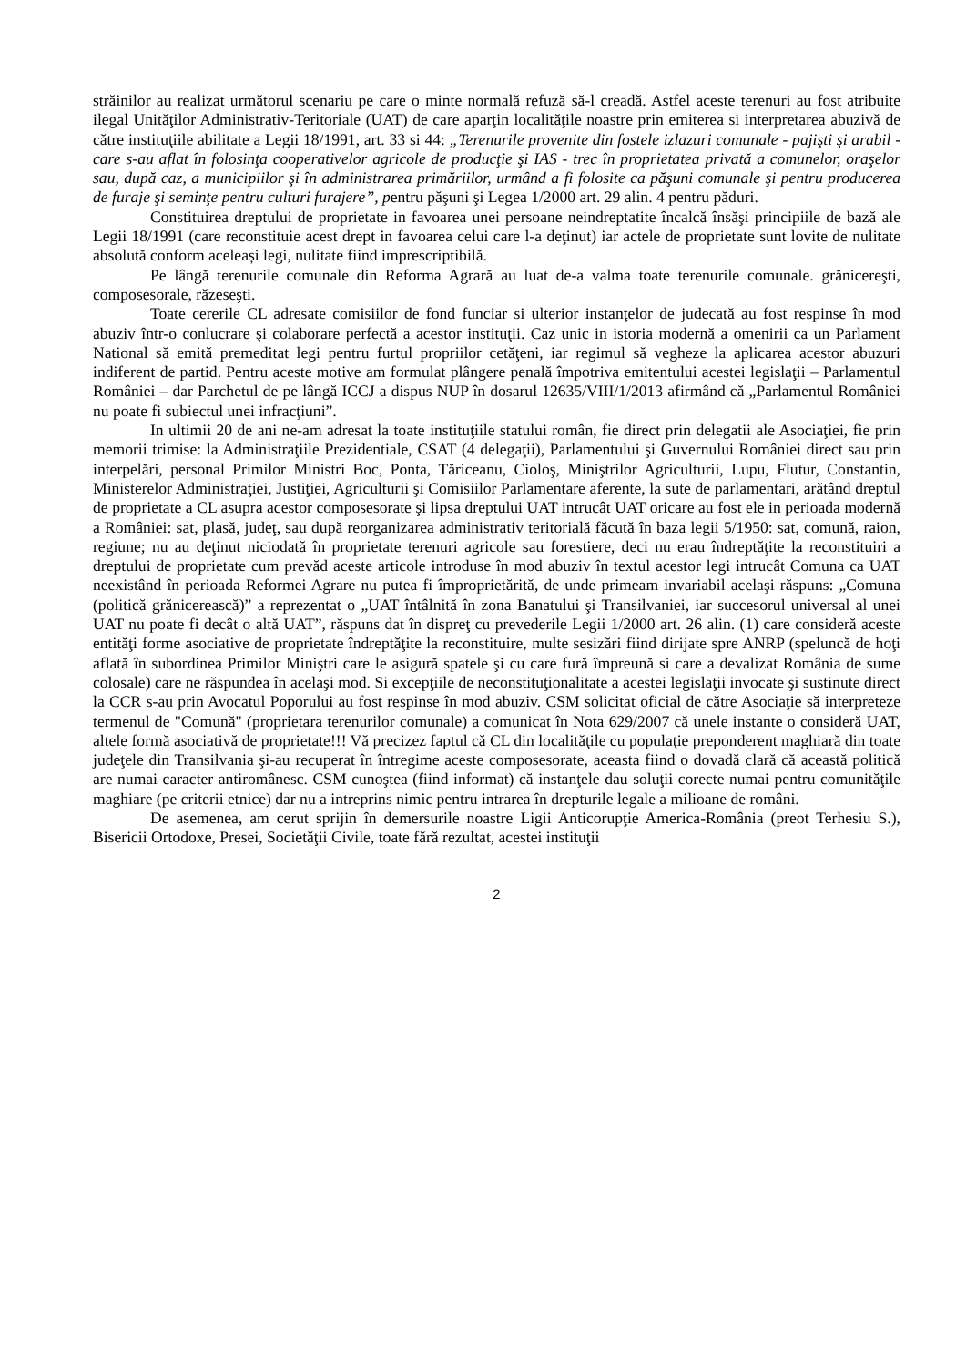străinilor au realizat următorul scenariu pe care o minte normală refuză să-l creadă. Astfel aceste terenuri au fost atribuite ilegal Unităţilor Administrativ-Teritoriale (UAT) de care aparţin localităţile noastre prin emiterea si interpretarea abuzivă de către instituţiile abilitate a Legii 18/1991, art. 33 si 44: „Terenurile provenite din fostele izlazuri comunale - pajişti şi arabil - care s-au aflat în folosinţa cooperativelor agricole de producţie şi IAS - trec în proprietatea privată a comunelor, oraşelor sau, după caz, a municipiilor şi în administrarea primăriilor, urmând a fi folosite ca păşuni comunale şi pentru producerea de furaje şi seminţe pentru culturi furajere”, pentru păşuni şi Legea 1/2000 art. 29 alin. 4 pentru păduri.
Constituirea dreptului de proprietate in favoarea unei persoane neindreptatite încalcă însăşi principiile de bază ale Legii 18/1991 (care reconstituie acest drept in favoarea celui care l-a deţinut) iar actele de proprietate sunt lovite de nulitate absolută conform aceleași legi, nulitate fiind imprescriptibilă.
Pe lângă terenurile comunale din Reforma Agrară au luat de-a valma toate terenurile comunale. grănicereşti, composesorale, răzeseşti.
Toate cererile CL adresate comisiilor de fond funciar si ulterior instanţelor de judecată au fost respinse în mod abuziv într-o conlucrare şi colaborare perfectă a acestor instituţii. Caz unic in istoria modernă a omenirii ca un Parlament National să emită premeditat legi pentru furtul propriilor cetăţeni, iar regimul să vegheze la aplicarea acestor abuzuri indiferent de partid. Pentru aceste motive am formulat plângere penală împotriva emitentului acestei legislaţii – Parlamentul României – dar Parchetul de pe lângă ICCJ a dispus NUP în dosarul 12635/VIII/1/2013 afirmând că „Parlamentul României nu poate fi subiectul unei infracţiuni”.
In ultimii 20 de ani ne-am adresat la toate instituţiile statului român, fie direct prin delegatii ale Asociaţiei, fie prin memorii trimise: la Administraţiile Prezidentiale, CSAT (4 delegaţii), Parlamentului şi Guvernului României direct sau prin interpelări, personal Primilor Ministri Boc, Ponta, Tăriceanu, Cioloş, Miniştrilor Agriculturii, Lupu, Flutur, Constantin, Ministerelor Administraţiei, Justiţiei, Agriculturii şi Comisiilor Parlamentare aferente, la sute de parlamentari, arătând dreptul de proprietate a CL asupra acestor composesorate şi lipsa dreptului UAT intrucât UAT oricare au fost ele in perioada modernă a României: sat, plasă, judeţ, sau după reorganizarea administrativ teritorială făcută în baza legii 5/1950: sat, comună, raion, regiune; nu au deţinut niciodată în proprietate terenuri agricole sau forestiere, deci nu erau îndreptăţite la reconstituiri a dreptului de proprietate cum prevăd aceste articole introduse în mod abuziv în textul acestor legi intrucât Comuna ca UAT neexistând în perioada Reformei Agrare nu putea fi împroprietărită, de unde primeam invariabil acelaşi răspuns: „Comuna (politică grănicerească)” a reprezentat o „UAT întâlnită în zona Banatului şi Transilvaniei, iar succesorul universal al unei UAT nu poate fi decât o altă UAT”, răspuns dat în dispreţ cu prevederile Legii 1/2000 art. 26 alin. (1) care consideră aceste entităţi forme asociative de proprietate îndreptăţite la reconstituire, multe sesizări fiind dirijate spre ANRP (speluncă de hoţi aflată în subordinea Primilor Miniştri care le asigură spatele şi cu care fură împreună si care a devalizat România de sume colosale) care ne răspundea în acelaşi mod. Si excepţiile de neconstituţionalitate a acestei legislaţii invocate şi sustinute direct la CCR s-au prin Avocatul Poporului au fost respinse în mod abuziv. CSM solicitat oficial de către Asociaţie să interpreteze termenul de "Comună" (proprietara terenurilor comunale) a comunicat în Nota 629/2007 că unele instante o consideră UAT, altele formă asociativă de proprietate!!! Vă precizez faptul că CL din localităţile cu populaţie preponderent maghiară din toate judeţele din Transilvania şi-au recuperat în întregime aceste composesorate, aceasta fiind o dovadă clară că această politică are numai caracter antiromânesc. CSM cunoştea (fiind informat) că instanţele dau soluţii corecte numai pentru comunităţile maghiare (pe criterii etnice) dar nu a intreprins nimic pentru intrarea în drepturile legale a milioane de români.
De asemenea, am cerut sprijin în demersurile noastre Ligii Anticorupţie America-România (preot Terhesiu S.), Bisericii Ortodoxe, Presei, Societăţii Civile, toate fără rezultat, acestei instituţii
2